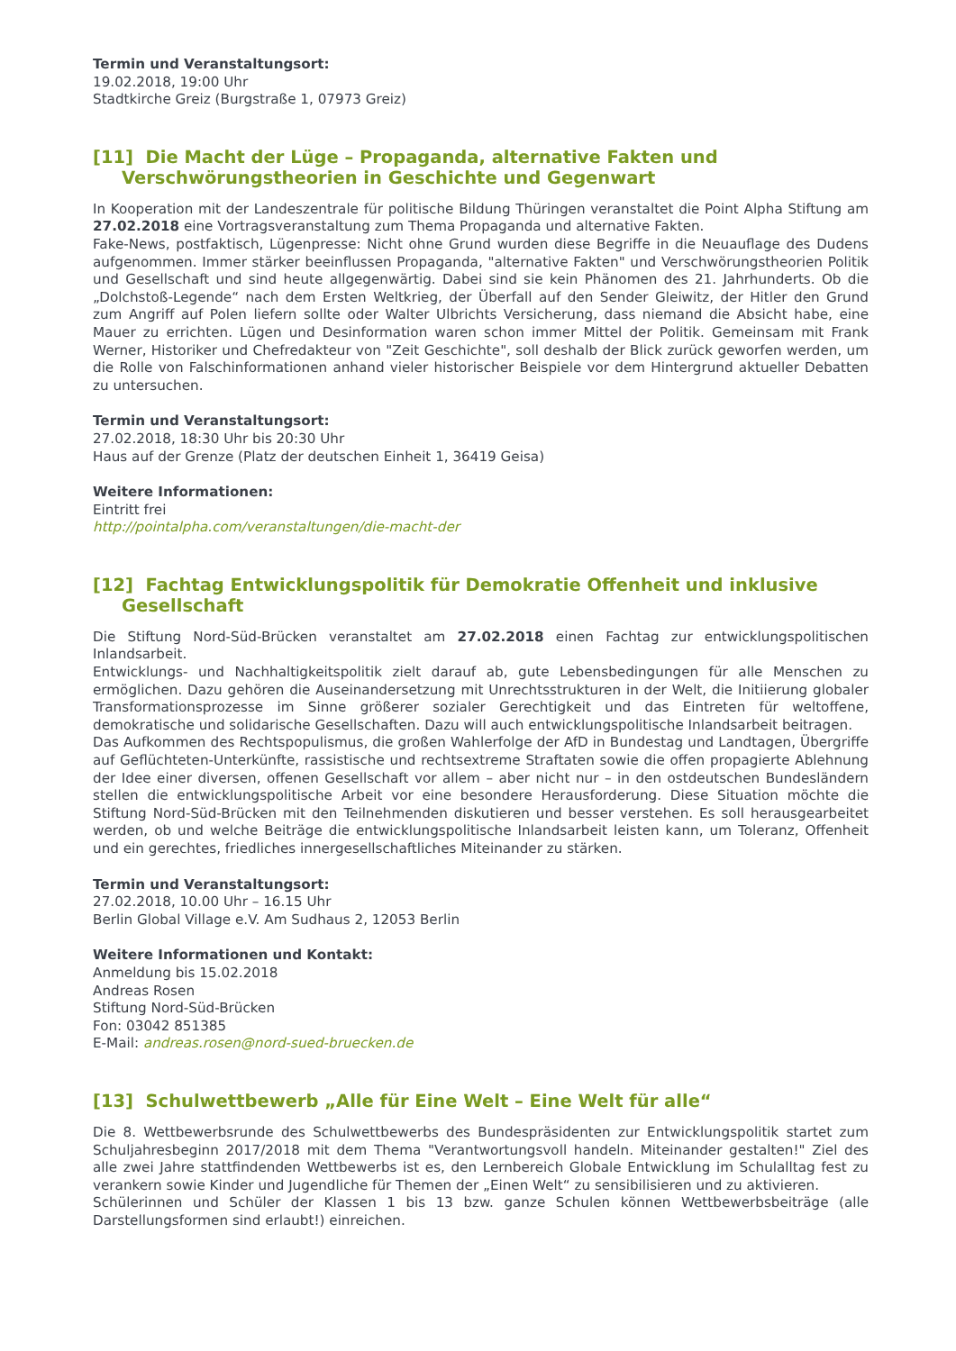Termin und Veranstaltungsort:
19.02.2018, 19:00 Uhr
Stadtkirche Greiz (Burgstraße 1, 07973 Greiz)
[11] Die Macht der Lüge – Propaganda, alternative Fakten und Verschwörungstheorien in Geschichte und Gegenwart
In Kooperation mit der Landeszentrale für politische Bildung Thüringen veranstaltet die Point Alpha Stiftung am 27.02.2018 eine Vortragsveranstaltung zum Thema Propaganda und alternative Fakten.
Fake-News, postfaktisch, Lügenpresse: Nicht ohne Grund wurden diese Begriffe in die Neuauflage des Dudens aufgenommen. Immer stärker beeinflussen Propaganda, "alternative Fakten" und Verschwörungstheorien Politik und Gesellschaft und sind heute allgegenwärtig. Dabei sind sie kein Phänomen des 21. Jahrhunderts. Ob die „Dolchstoß-Legende“ nach dem Ersten Weltkrieg, der Überfall auf den Sender Gleiwitz, der Hitler den Grund zum Angriff auf Polen liefern sollte oder Walter Ulbrichts Versicherung, dass niemand die Absicht habe, eine Mauer zu errichten. Lügen und Desinformation waren schon immer Mittel der Politik. Gemeinsam mit Frank Werner, Historiker und Chefredakteur von "Zeit Geschichte", soll deshalb der Blick zurück geworfen werden, um die Rolle von Falschinformationen anhand vieler historischer Beispiele vor dem Hintergrund aktueller Debatten zu untersuchen.
Termin und Veranstaltungsort:
27.02.2018, 18:30 Uhr bis 20:30 Uhr
Haus auf der Grenze (Platz der deutschen Einheit 1, 36419 Geisa)
Weitere Informationen:
Eintritt frei
http://pointalpha.com/veranstaltungen/die-macht-der
[12] Fachtag Entwicklungspolitik für Demokratie Offenheit und inklusive Gesellschaft
Die Stiftung Nord-Süd-Brücken veranstaltet am 27.02.2018 einen Fachtag zur entwicklungspolitischen Inlandsarbeit.
Entwicklungs- und Nachhaltigkeitspolitik zielt darauf ab, gute Lebensbedingungen für alle Menschen zu ermöglichen. Dazu gehören die Auseinandersetzung mit Unrechtsstrukturen in der Welt, die Initiierung globaler Transformationsprozesse im Sinne größerer sozialer Gerechtigkeit und das Eintreten für weltoffene, demokratische und solidarische Gesellschaften. Dazu will auch entwicklungspolitische Inlandsarbeit beitragen.
Das Aufkommen des Rechtspopulismus, die großen Wahlerfolge der AfD in Bundestag und Landtagen, Übergriffe auf Geflüchteten-Unterkünfte, rassistische und rechtsextreme Straftaten sowie die offen propagierte Ablehnung der Idee einer diversen, offenen Gesellschaft vor allem – aber nicht nur – in den ostdeutschen Bundesländern stellen die entwicklungspolitische Arbeit vor eine besondere Herausforderung. Diese Situation möchte die Stiftung Nord-Süd-Brücken mit den Teilnehmenden diskutieren und besser verstehen. Es soll herausgearbeitet werden, ob und welche Beiträge die entwicklungspolitische Inlandsarbeit leisten kann, um Toleranz, Offenheit und ein gerechtes, friedliches innergesellschaftliches Miteinander zu stärken.
Termin und Veranstaltungsort:
27.02.2018, 10.00 Uhr – 16.15 Uhr
Berlin Global Village e.V. Am Sudhaus 2, 12053 Berlin
Weitere Informationen und Kontakt:
Anmeldung bis 15.02.2018
Andreas Rosen
Stiftung Nord-Süd-Brücken
Fon: 03042 851385
E-Mail: andreas.rosen@nord-sued-bruecken.de
[13] Schulwettbewerb „Alle für Eine Welt – Eine Welt für alle“
Die 8. Wettbewerbsrunde des Schulwettbewerbs des Bundespräsidenten zur Entwicklungspolitik startet zum Schuljahresbeginn 2017/2018 mit dem Thema "Verantwortungsvoll handeln. Miteinander gestalten!" Ziel des alle zwei Jahre stattfindenden Wettbewerbs ist es, den Lernbereich Globale Entwicklung im Schulalltag fest zu verankern sowie Kinder und Jugendliche für Themen der „Einen Welt“ zu sensibilisieren und zu aktivieren.
Schülerinnen und Schüler der Klassen 1 bis 13 bzw. ganze Schulen können Wettbewerbsbeiträge (alle Darstellungsformen sind erlaubt!) einreichen.